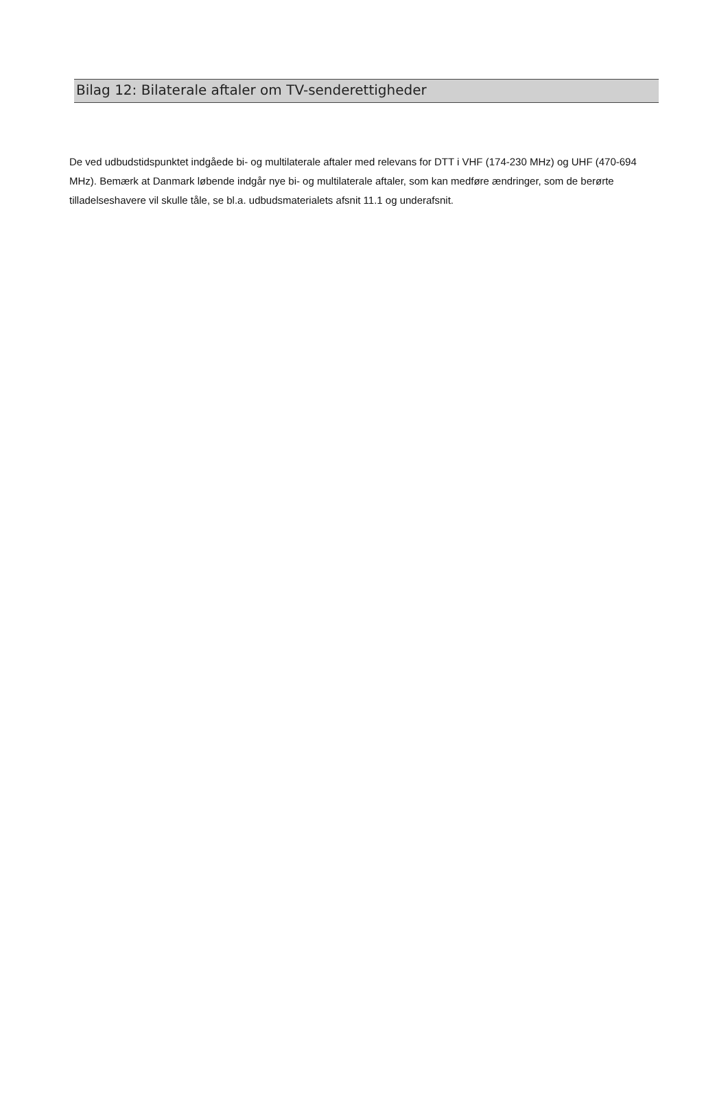Bilag 12: Bilaterale aftaler om TV-senderettigheder
De ved udbudstidspunktet indgåede bi- og multilaterale aftaler med relevans for DTT i VHF (174-230 MHz) og UHF (470-694 MHz). Bemærk at Danmark løbende indgår nye bi- og multilaterale aftaler, som kan medføre ændringer, som de berørte tilladelseshavere vil skulle tåle, se bl.a. udbudsmaterialets afsnit 11.1 og underafsnit.